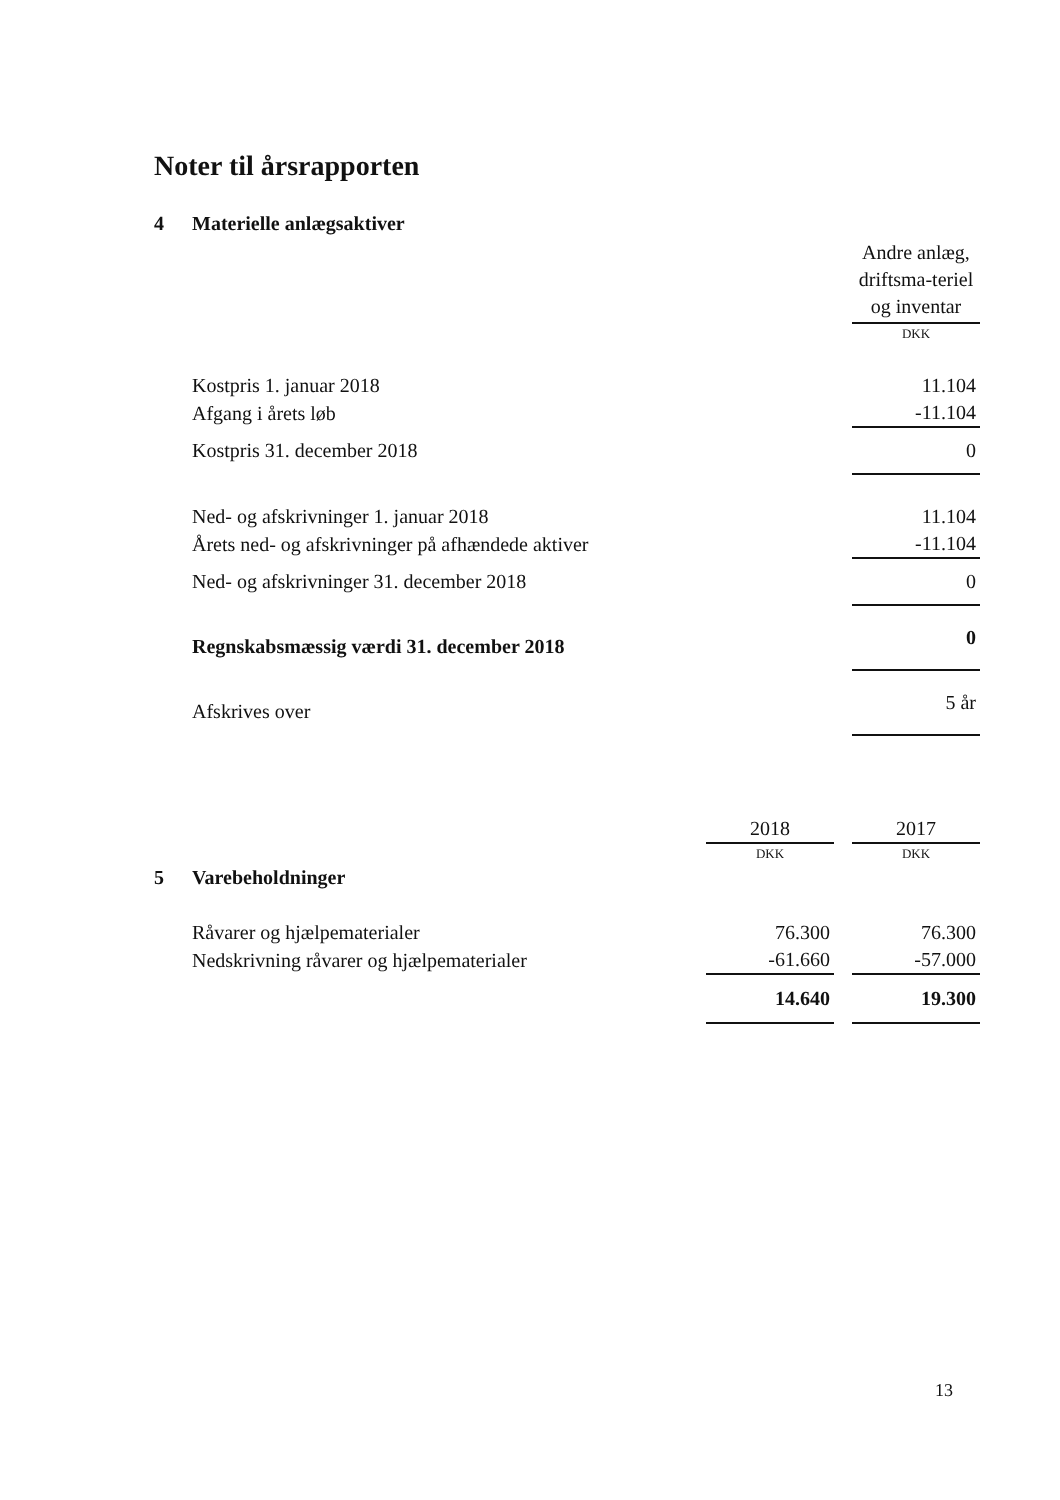Noter til årsrapporten
| 4 | Materielle anlægsaktiver | |
| | | Andre anlæg, driftsma-teriel og inventar |
| | | DKK |
| | Kostpris 1. januar 2018 | 11.104 |
| | Afgang i årets løb | -11.104 |
| | Kostpris 31. december 2018 | 0 |
| | Ned- og afskrivninger 1. januar 2018 | 11.104 |
| | Årets ned- og afskrivninger på afhændede aktiver | -11.104 |
| | Ned- og afskrivninger 31. december 2018 | 0 |
| | Regnskabsmæssig værdi 31. december 2018 | 0 |
| | Afskrives over | 5 år |
| | | 2018 | | 2017 |
| | | DKK | | DKK |
| 5 | Varebeholdninger | | | |
| | Råvarer og hjælpematerialer | 76.300 | | 76.300 |
| | Nedskrivning råvarer og hjælpematerialer | -61.660 | | -57.000 |
| | | 14.640 | | 19.300 |
13